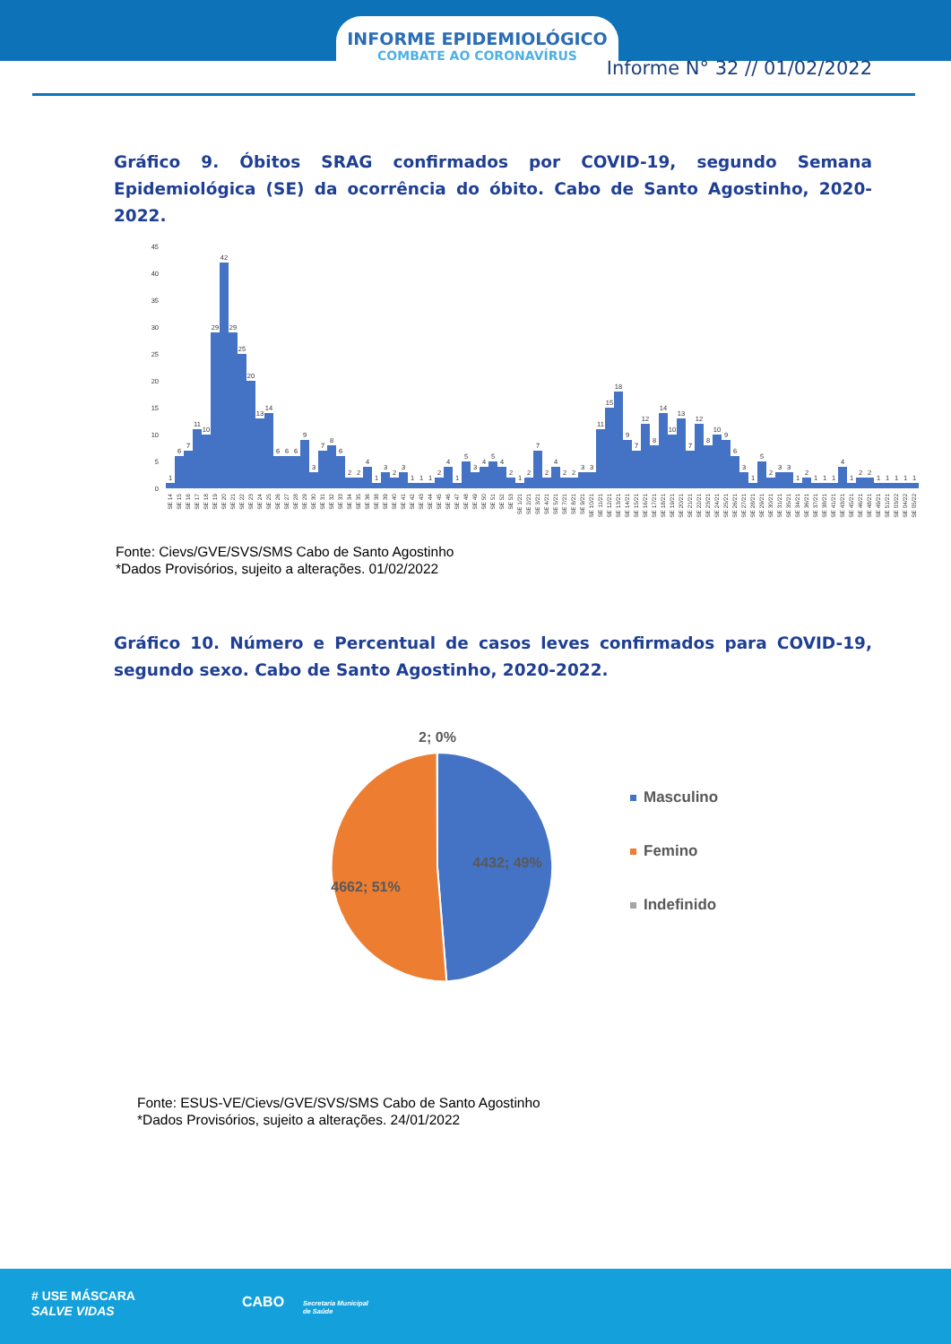INFORME EPIDEMIOLÓGICO
COMBATE AO CORONAVÍRUS
Informe N° 32 // 01/02/2022
Gráfico 9. Óbitos SRAG confirmados por COVID-19, segundo Semana Epidemiológica (SE) da ocorrência do óbito. Cabo de Santo Agostinho, 2020-2022.
0
5
10
15
20
25
30
35
40
45
1
6
7
11
10
29
42
29
25
20
13
14
6
6
6
9
3
7
8
6
2
2
4
1
3
2
3
1
1
1
2
4
1
5
3
4
5
4
2
1
2
7
2
4
2
2
3
3
11
15
18
9
7
12
8
14
10
13
7
12
8
10
9
6
3
1
5
2
3
3
1
2
1
1
1
4
1
2
2
1
1
1
1
1
SE 14
SE 15
SE 16
SE 17
SE 18
SE 19
SE 20
SE 21
SE 22
SE 23
SE 24
SE 25
SE 26
SE 27
SE 28
SE 29
SE 30
SE 31
SE 32
SE 33
SE 34
SE 35
SE 36
SE 38
SE 39
SE 40
SE 41
SE 42
SE 43
SE 44
SE 45
SE 46
SE 47
SE 48
SE 49
SE 50
SE 51
SE 52
SE 53
SE 1/21
SE 2/21
SE 3/21
SE 4/21
SE 5/21
SE 7/21
SE 8/21
SE 9/21
SE 10/21
SE 11/21
SE 12/21
SE 13/21
SE 14/21
SE 15/21
SE 16/21
SE 17/21
SE 18/21
SE 19/21
SE 20/21
SE 21/21
SE 22/21
SE 23/21
SE 24/21
SE 25/21
SE 26/21
SE 27/21
SE 28/21
SE 29/21
SE 30/21
SE 31/21
SE 35/21
SE 34/21
SE 36/21
SE 37/21
SE 38/21
SE 41/21
SE 43/21
SE 45/21
SE 46/21
SE 48/21
SE 49/21
SE 51/21
SE 03/22
SE 04/22
SE 05/22
Fonte: Cievs/GVE/SVS/SMS Cabo de Santo Agostinho
*Dados Provisórios, sujeito a alterações. 01/02/2022
Gráfico 10. Número e Percentual de casos leves confirmados para COVID-19, segundo sexo. Cabo de Santo Agostinho, 2020-2022.
2; 0%
4432; 49%
4662; 51%
Masculino
Femino
Indefinido
Fonte: ESUS-VE/Cievs/GVE/SVS/SMS Cabo de Santo Agostinho
*Dados Provisórios, sujeito a alterações. 24/01/2022
# USE MÁSCARA
SALVE VIDAS
CABO
Secretaria Municipal
de Saúde